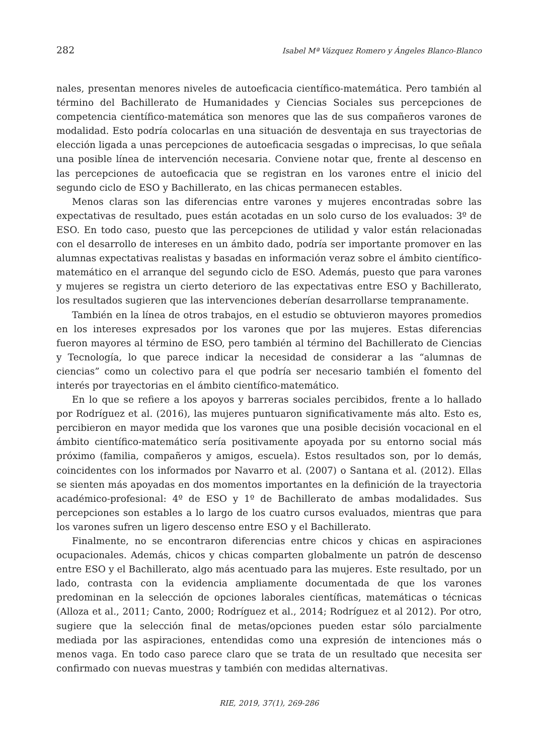282 Isabel Mª Vázquez Romero y Ángeles Blanco-Blanco
nales, presentan menores niveles de autoeficacia científico-matemática. Pero también al término del Bachillerato de Humanidades y Ciencias Sociales sus percepciones de competencia científico-matemática son menores que las de sus compañeros varones de modalidad. Esto podría colocarlas en una situación de desventaja en sus trayectorias de elección ligada a unas percepciones de autoeficacia sesgadas o imprecisas, lo que señala una posible línea de intervención necesaria. Conviene notar que, frente al descenso en las percepciones de autoeficacia que se registran en los varones entre el inicio del segundo ciclo de ESO y Bachillerato, en las chicas permanecen estables.
Menos claras son las diferencias entre varones y mujeres encontradas sobre las expectativas de resultado, pues están acotadas en un solo curso de los evaluados: 3º de ESO. En todo caso, puesto que las percepciones de utilidad y valor están relacionadas con el desarrollo de intereses en un ámbito dado, podría ser importante promover en las alumnas expectativas realistas y basadas en información veraz sobre el ámbito científico-matemático en el arranque del segundo ciclo de ESO. Además, puesto que para varones y mujeres se registra un cierto deterioro de las expectativas entre ESO y Bachillerato, los resultados sugieren que las intervenciones deberían desarrollarse tempranamente.
También en la línea de otros trabajos, en el estudio se obtuvieron mayores promedios en los intereses expresados por los varones que por las mujeres. Estas diferencias fueron mayores al término de ESO, pero también al término del Bachillerato de Ciencias y Tecnología, lo que parece indicar la necesidad de considerar a las “alumnas de ciencias” como un colectivo para el que podría ser necesario también el fomento del interés por trayectorias en el ámbito científico-matemático.
En lo que se refiere a los apoyos y barreras sociales percibidos, frente a lo hallado por Rodríguez et al. (2016), las mujeres puntuaron significativamente más alto. Esto es, percibieron en mayor medida que los varones que una posible decisión vocacional en el ámbito científico-matemático sería positivamente apoyada por su entorno social más próximo (familia, compañeros y amigos, escuela). Estos resultados son, por lo demás, coincidentes con los informados por Navarro et al. (2007) o Santana et al. (2012). Ellas se sienten más apoyadas en dos momentos importantes en la definición de la trayectoria académico-profesional: 4º de ESO y 1º de Bachillerato de ambas modalidades. Sus percepciones son estables a lo largo de los cuatro cursos evaluados, mientras que para los varones sufren un ligero descenso entre ESO y el Bachillerato.
Finalmente, no se encontraron diferencias entre chicos y chicas en aspiraciones ocupacionales. Además, chicos y chicas comparten globalmente un patrón de descenso entre ESO y el Bachillerato, algo más acentuado para las mujeres. Este resultado, por un lado, contrasta con la evidencia ampliamente documentada de que los varones predominan en la selección de opciones laborales científicas, matemáticas o técnicas (Alloza et al., 2011; Canto, 2000; Rodríguez et al., 2014; Rodríguez et al 2012). Por otro, sugiere que la selección final de metas/opciones pueden estar sólo parcialmente mediada por las aspiraciones, entendidas como una expresión de intenciones más o menos vaga. En todo caso parece claro que se trata de un resultado que necesita ser confirmado con nuevas muestras y también con medidas alternativas.
RIE, 2019, 37(1), 269-286